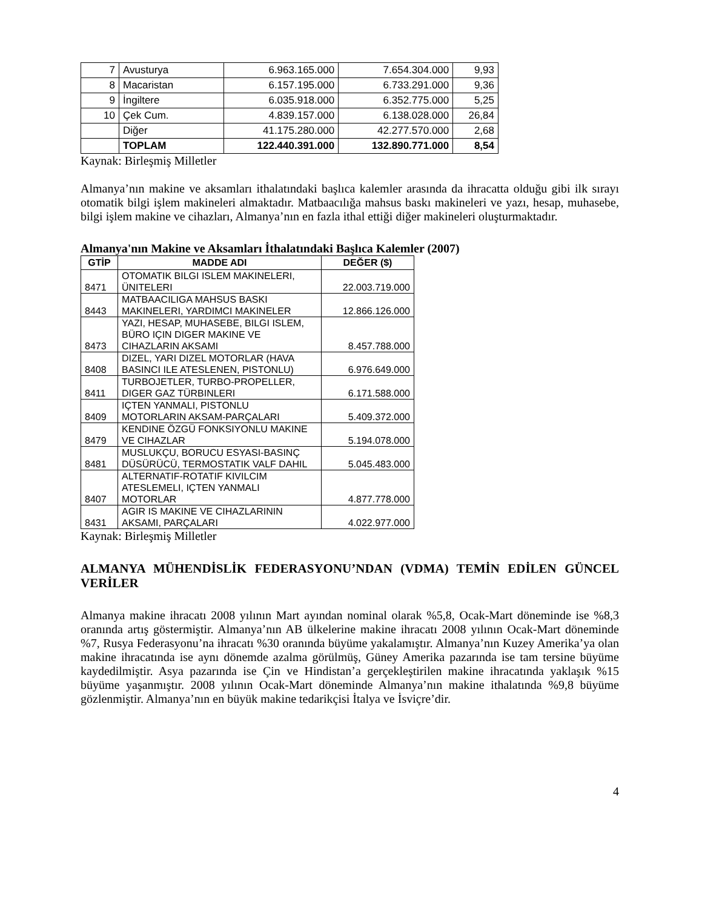| 7 | Avusturya | 6.963.165.000 | 7.654.304.000 | 9,93 |
| 8 | Macaristan | 6.157.195.000 | 6.733.291.000 | 9,36 |
| 9 | İngiltere | 6.035.918.000 | 6.352.775.000 | 5,25 |
| 10 | Çek Cum. | 4.839.157.000 | 6.138.028.000 | 26,84 |
| | Diğer | 41.175.280.000 | 42.277.570.000 | 2,68 |
| | TOPLAM | 122.440.391.000 | 132.890.771.000 | 8,54 |
Kaynak: Birleşmiş Milletler
Almanya’nın makine ve aksamları ithalatındaki başlıca kalemler arasında da ihracatta olduğu gibi ilk sırayı otomatik bilgi işlem makineleri almaktadır. Matbaacılığa mahsus baskı makineleri ve yazı, hesap, muhasebe, bilgi işlem makine ve cihazları, Almanya’nın en fazla ithal ettiği diğer makineleri oluşturmaktadır.
Almanya'nın Makine ve Aksamları İthalatındaki Başlıca Kalemler (2007)
| GTİP | MADDE ADI | DEĞER ($) |
| --- | --- | --- |
| 8471 | OTOMATIK BILGI ISLEM MAKINELERI, ÜNITELERI | 22.003.719.000 |
| 8443 | MATBAACILIGA MAHSUS BASKI MAKINELERI, YARDIMCI MAKINELER | 12.866.126.000 |
| 8473 | YAZI, HESAP, MUHASEBE, BILGI ISLEM, BÜRO IÇIN DIGER MAKINE VE CIHAZLARIN AKSAMI | 8.457.788.000 |
| 8408 | DIZEL, YARI DIZEL MOTORLAR (HAVA BASINCI ILE ATESLENEN, PISTONLU) | 6.976.649.000 |
| 8411 | TURBOJETLER, TURBO-PROPELLER, DIGER GAZ TÜRBINLERI | 6.171.588.000 |
| 8409 | IÇTEN YANMALI, PISTONLU MOTORLARIN AKSAM-PARÇALARI | 5.409.372.000 |
| 8479 | KENDINE ÖZGÜ FONKSIYONLU MAKINE VE CIHAZLAR | 5.194.078.000 |
| 8481 | MUSLUKÇU, BORUCU ESYASI-BASINÇ DÜSÜRÜCÜ, TERMOSTATIK VALF DAHIL | 5.045.483.000 |
| 8407 | ALTERNATIF-ROTATIF KIVILCIM ATESLEMELI, IÇTEN YANMALI MOTORLAR | 4.877.778.000 |
| 8431 | AGIR IS MAKINE VE CIHAZLARININ AKSAMI, PARÇALARI | 4.022.977.000 |
Kaynak: Birleşmiş Milletler
ALMANYA MÜHENDİSLİK FEDERASYONU’NDAN (VDMA) TEMİN EDİLEN GÜNCEL VERİLER
Almanya makine ihracatı 2008 yılının Mart ayından nominal olarak %5,8, Ocak-Mart döneminde ise %8,3 oranında artış göstermiştir. Almanya’nın AB ülkelerine makine ihracatı 2008 yılının Ocak-Mart döneminde %7, Rusya Federasyonu’na ihracatı %30 oranında büyüme yakalamıştır. Almanya’nın Kuzey Amerika’ya olan makine ihracatında ise aynı dönemde azalma görülmüş, Güney Amerika pazarında ise tam tersine büyüme kaydedilmiştir. Asya pazarında ise Çin ve Hindistan’a gerçekleştirilen makine ihracatında yaklaşık %15 büyüme yaşanmıştır. 2008 yılının Ocak-Mart döneminde Almanya’nın makine ithalatında %9,8 büyüme gözlenmiştir. Almanya’nın en büyük makine tedarikçisi İtalya ve İsviçre’dir.
4